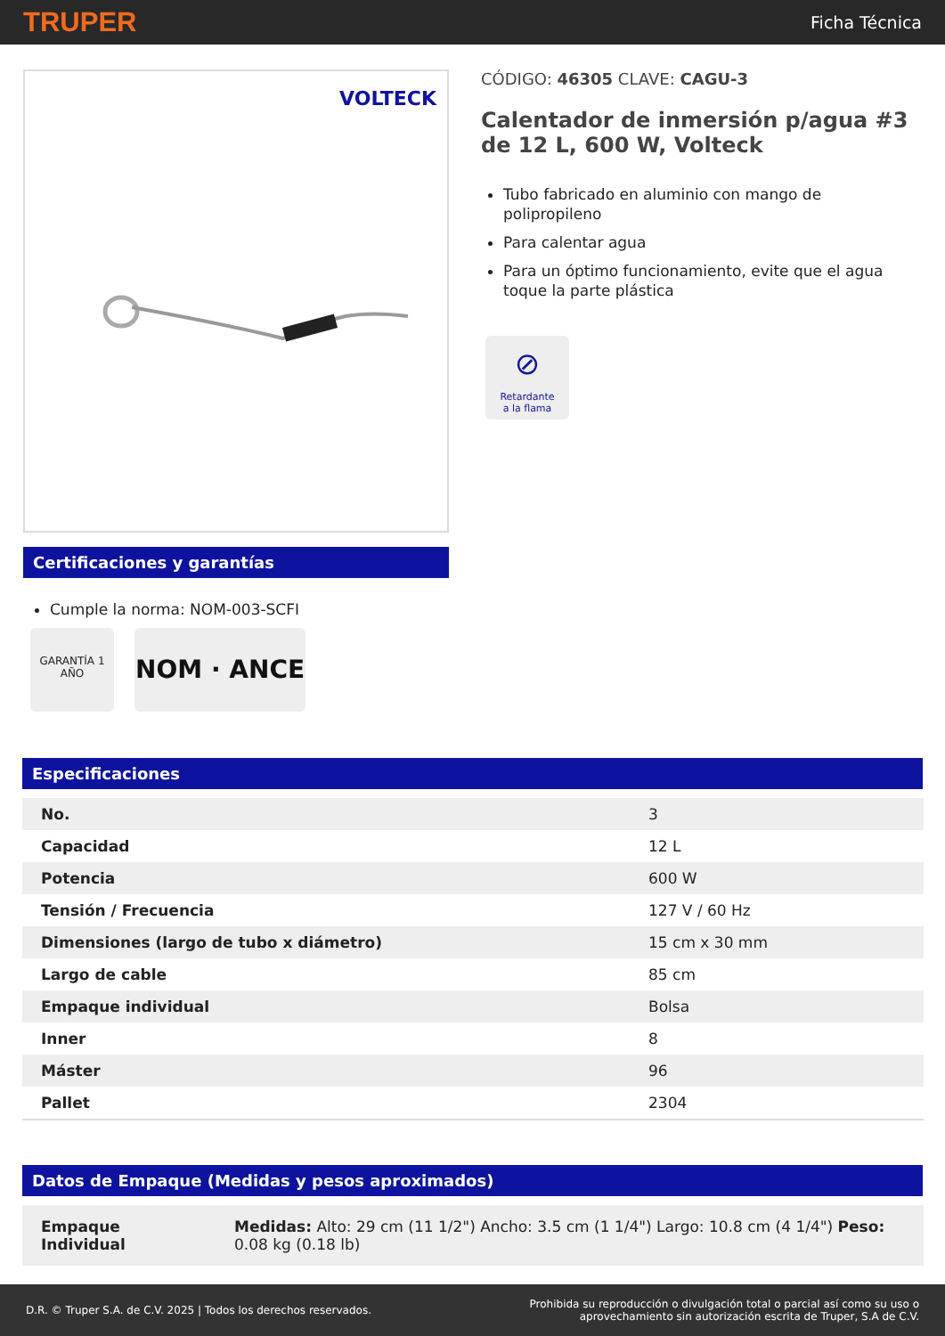TRUPER Ficha Técnica
VOLTECK
Certificaciones y garantías
Cumple la norma: NOM-003-SCFI
GARANTÍA 1 AÑO NOM · ANCE
CÓDIGO: 46305 CLAVE: CAGU-3
Calentador de inmersión p/agua #3 de 12 L, 600 W, Volteck
Tubo fabricado en aluminio con mango de polipropileno
Para calentar agua
Para un óptimo funcionamiento, evite que el agua toque la parte plástica
⊘
Retardante
a la flama
Especificaciones
| No. | 3 |
| Capacidad | 12 L |
| Potencia | 600 W |
| Tensión / Frecuencia | 127 V / 60 Hz |
| Dimensiones (largo de tubo x diámetro) | 15 cm x 30 mm |
| Largo de cable | 85 cm |
| Empaque individual | Bolsa |
| Inner | 8 |
| Máster | 96 |
| Pallet | 2304 |
Datos de Empaque (Medidas y pesos aproximados)
| Empaque Individual | Medidas: Alto: 29 cm (11 1/2") Ancho: 3.5 cm (1 1/4") Largo: 10.8 cm (4 1/4") Peso: 0.08 kg (0.18 lb) |
D.R. © Truper S.A. de C.V. 2025 | Todos los derechos reservados. Prohibida su reproducción o divulgación total o parcial así como su uso o
aprovechamiento sin autorización escrita de Truper, S.A de C.V.